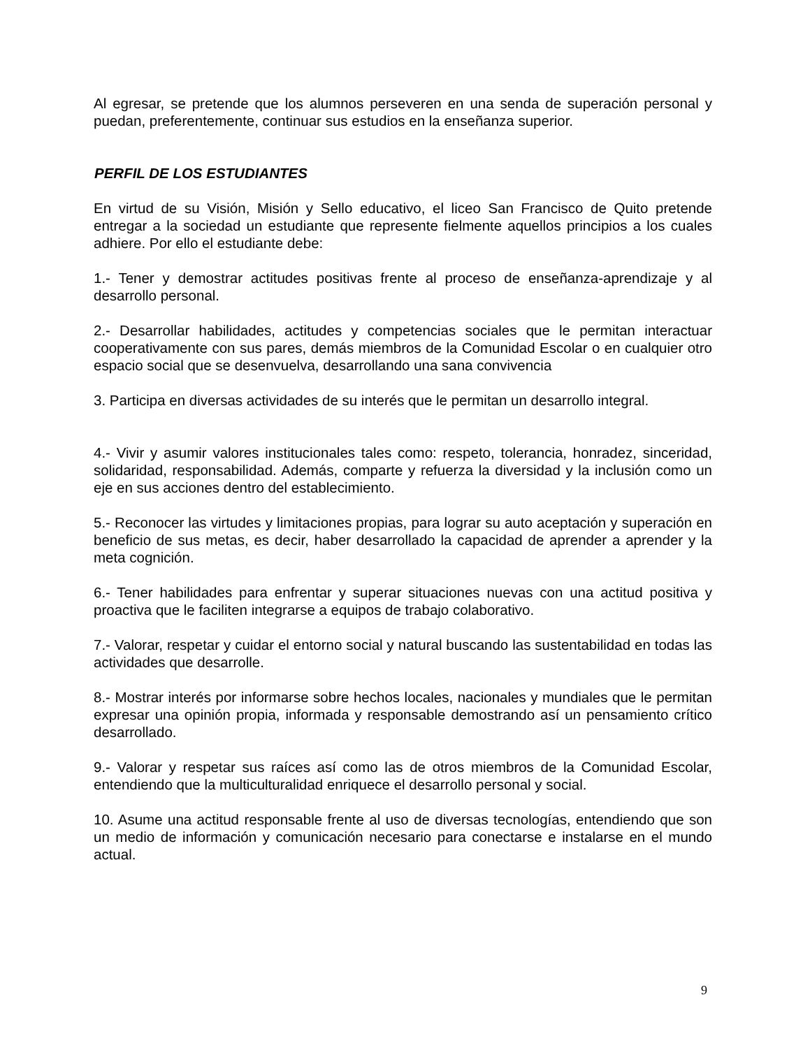Al egresar, se pretende que los alumnos perseveren en una senda de superación personal y puedan, preferentemente, continuar sus estudios en la enseñanza superior.
PERFIL DE LOS ESTUDIANTES
En virtud de su Visión, Misión y Sello educativo, el liceo San Francisco de Quito pretende entregar a la sociedad un estudiante que represente fielmente aquellos principios a los cuales adhiere. Por ello el estudiante debe:
1.- Tener y demostrar actitudes positivas frente al proceso de enseñanza-aprendizaje y al desarrollo personal.
2.- Desarrollar habilidades, actitudes y competencias sociales que le permitan interactuar cooperativamente con sus pares, demás miembros de la Comunidad Escolar o en cualquier otro espacio social que se desenvuelva, desarrollando una sana convivencia
3. Participa en diversas actividades de su interés que le permitan un desarrollo integral.
4.- Vivir y asumir valores institucionales tales como: respeto, tolerancia, honradez, sinceridad, solidaridad, responsabilidad. Además, comparte y refuerza la diversidad y la inclusión como un eje en sus acciones dentro del establecimiento.
5.- Reconocer las virtudes y limitaciones propias, para lograr su auto aceptación y superación en beneficio de sus metas, es decir, haber desarrollado la capacidad de aprender a aprender y la meta cognición.
6.- Tener habilidades para enfrentar y superar situaciones nuevas con una actitud positiva y proactiva que le faciliten integrarse a equipos de trabajo colaborativo.
7.- Valorar, respetar y cuidar el entorno social y natural buscando las sustentabilidad en todas las actividades que desarrolle.
8.- Mostrar interés por informarse sobre hechos locales, nacionales y mundiales que le permitan expresar una opinión propia, informada y responsable demostrando así un pensamiento crítico desarrollado.
9.- Valorar y respetar sus raíces así como las de otros miembros de la Comunidad Escolar, entendiendo que la multiculturalidad enriquece el desarrollo personal y social.
10. Asume una actitud responsable frente al uso de diversas tecnologías, entendiendo que son un medio de información y comunicación necesario para conectarse e instalarse en el mundo actual.
9